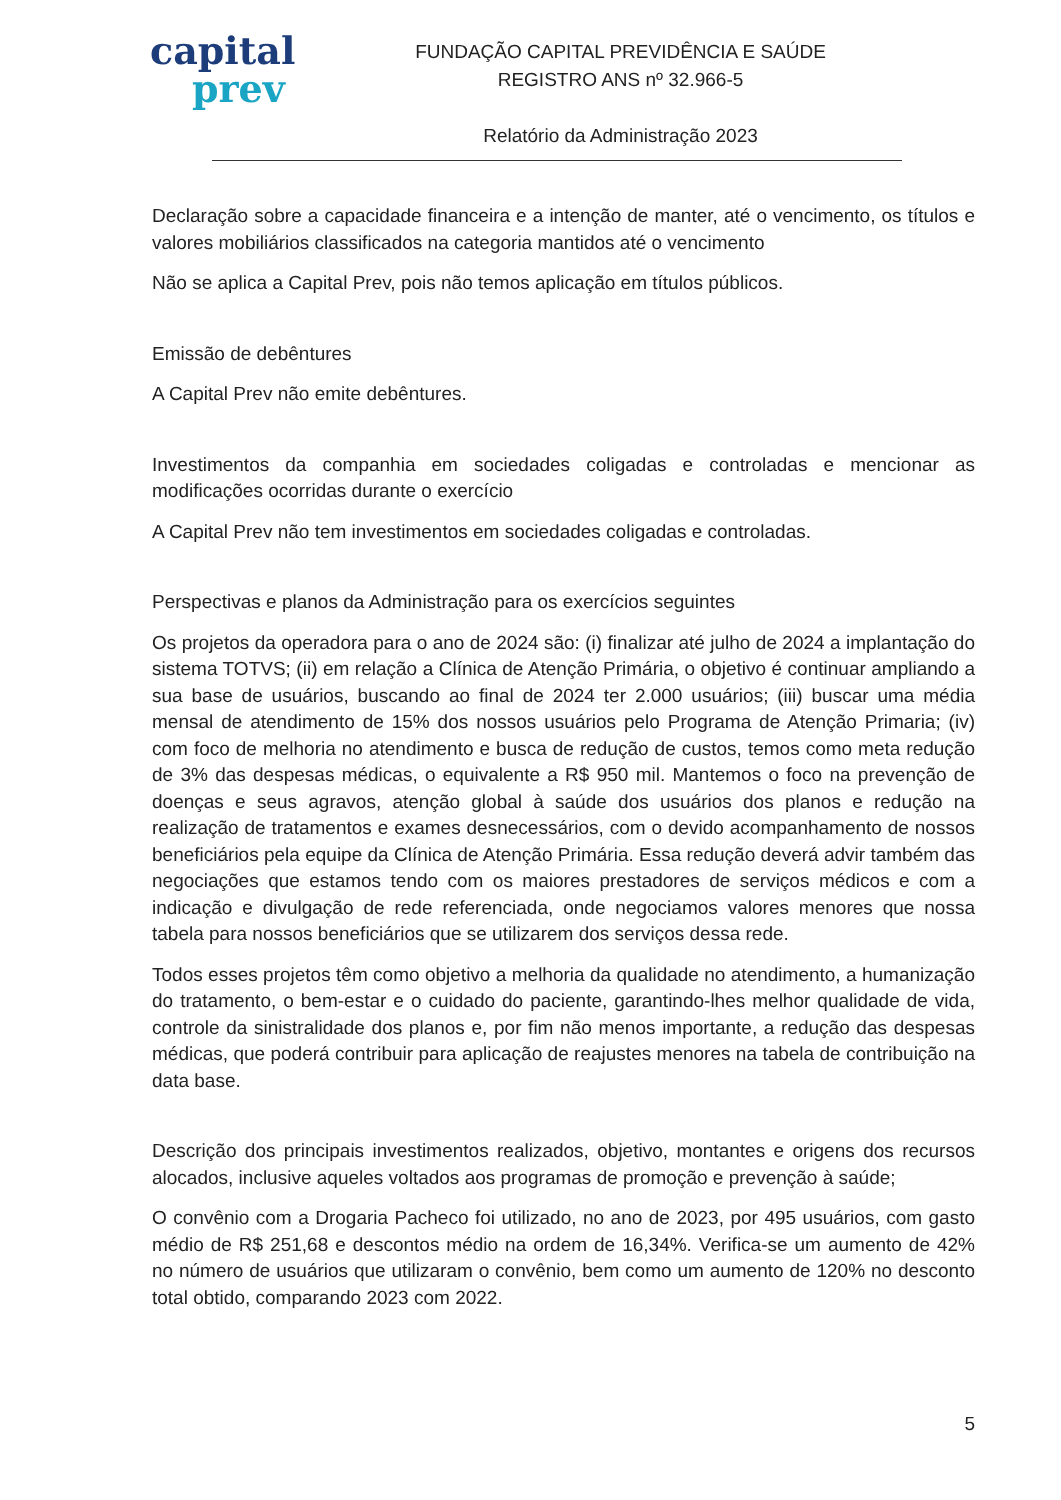capital
prev
FUNDAÇÃO CAPITAL PREVIDÊNCIA E SAÚDE
REGISTRO ANS nº 32.966-5
Relatório da Administração 2023
Declaração sobre a capacidade financeira e a intenção de manter, até o vencimento, os títulos e valores mobiliários classificados na categoria mantidos até o vencimento
Não se aplica a Capital Prev, pois não temos aplicação em títulos públicos.
Emissão de debêntures
A Capital Prev não emite debêntures.
Investimentos da companhia em sociedades coligadas e controladas e mencionar as modificações ocorridas durante o exercício
A Capital Prev não tem investimentos em sociedades coligadas e controladas.
Perspectivas e planos da Administração para os exercícios seguintes
Os projetos da operadora para o ano de 2024 são: (i) finalizar até julho de 2024 a implantação do sistema TOTVS; (ii) em relação a Clínica de Atenção Primária, o objetivo é continuar ampliando a sua base de usuários, buscando ao final de 2024 ter 2.000 usuários; (iii) buscar uma média mensal de atendimento de 15% dos nossos usuários pelo Programa de Atenção Primaria; (iv) com foco de melhoria no atendimento e busca de redução de custos, temos como meta redução de 3% das despesas médicas, o equivalente a R$ 950 mil. Mantemos o foco na prevenção de doenças e seus agravos, atenção global à saúde dos usuários dos planos e redução na realização de tratamentos e exames desnecessários, com o devido acompanhamento de nossos beneficiários pela equipe da Clínica de Atenção Primária. Essa redução deverá advir também das negociações que estamos tendo com os maiores prestadores de serviços médicos e com a indicação e divulgação de rede referenciada, onde negociamos valores menores que nossa tabela para nossos beneficiários que se utilizarem dos serviços dessa rede.
Todos esses projetos têm como objetivo a melhoria da qualidade no atendimento, a humanização do tratamento, o bem-estar e o cuidado do paciente, garantindo-lhes melhor qualidade de vida, controle da sinistralidade dos planos e, por fim não menos importante, a redução das despesas médicas, que poderá contribuir para aplicação de reajustes menores na tabela de contribuição na data base.
Descrição dos principais investimentos realizados, objetivo, montantes e origens dos recursos alocados, inclusive aqueles voltados aos programas de promoção e prevenção à saúde;
O convênio com a Drogaria Pacheco foi utilizado, no ano de 2023, por 495 usuários, com gasto médio de R$ 251,68 e descontos médio na ordem de 16,34%. Verifica-se um aumento de 42% no número de usuários que utilizaram o convênio, bem como um aumento de 120% no desconto total obtido, comparando 2023 com 2022.
5